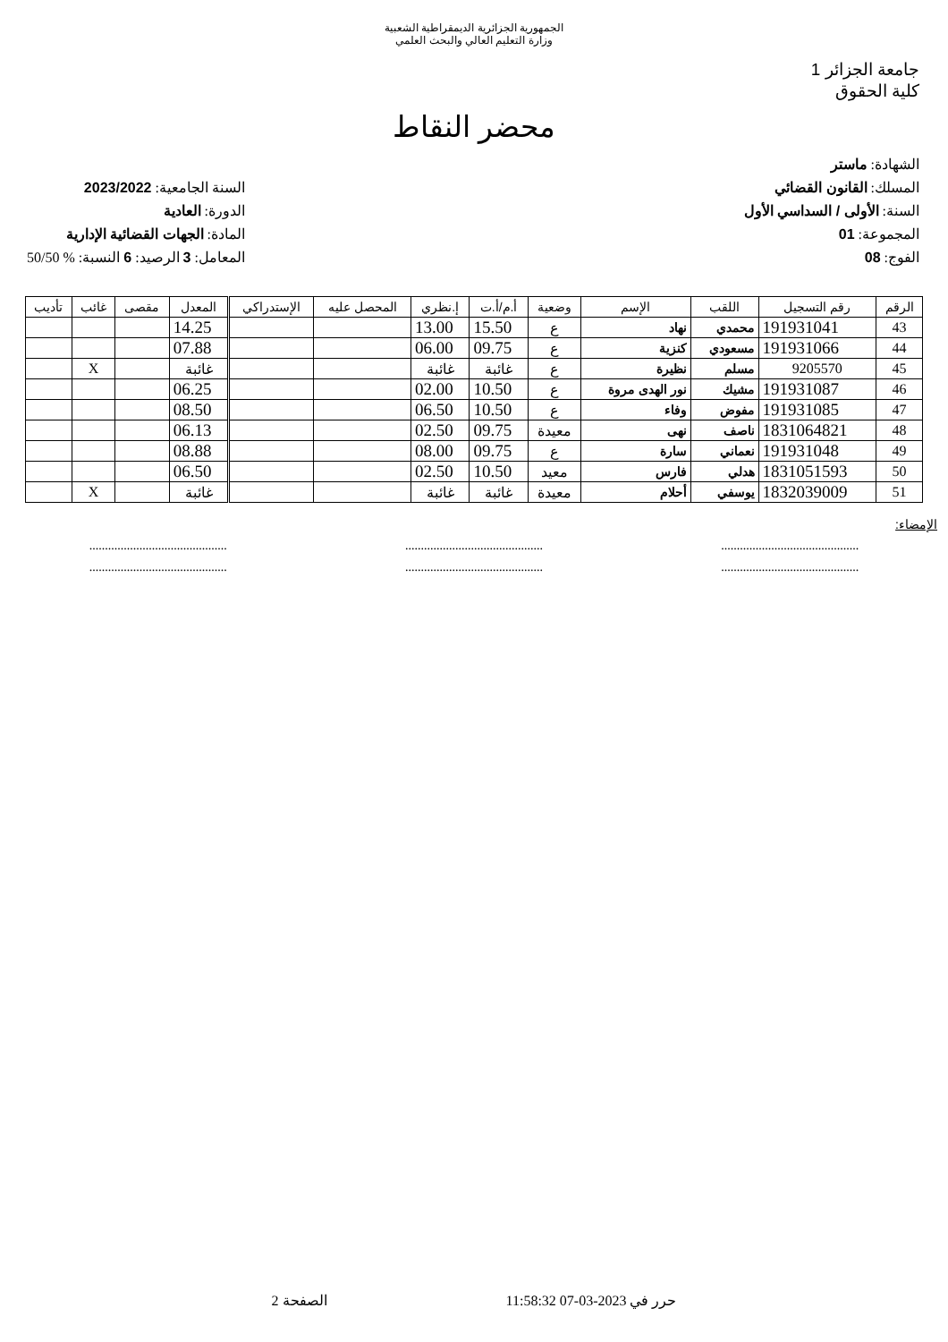الجمهورية الجزائرية الديمقراطية الشعبية
وزارة التعليم العالي والبحث العلمي
جامعة الجزائر 1
كلية الحقوق
محضر النقاط
الشهادة: ماستر
المسلك: القانون القضائي
السنة: الأولى / السداسي الأول
المجموعة: 01
الفوج: 08
السنة الجامعية: 2023/2022
الدورة: العادية
المادة: الجهات القضائية الإدارية
المعامل: 3 الرصيد: 6 النسبة: % 50/50
| الرقم | رقم التسجيل | اللقب | الإسم | وضعية | أ.م/أ.ت | إ.نظري | المحصل عليه | الإستدراكي | المعدل | مقصى | غائب | تأديب |
| --- | --- | --- | --- | --- | --- | --- | --- | --- | --- | --- | --- | --- |
| 43 | 191931041 | محمدي | نهاد | ع | 15.50 | 13.00 | | | 14.25 | | | |
| 44 | 191931066 | مسعودي | كنزية | ع | 09.75 | 06.00 | | | 07.88 | | | |
| 45 | 9205570 | مسلم | نظيرة | ع | غائبة | غائبة | | | غائبة | | X | |
| 46 | 191931087 | مشيك | نور الهدى مروة | ع | 10.50 | 02.00 | | | 06.25 | | | |
| 47 | 191931085 | مفوض | وفاء | ع | 10.50 | 06.50 | | | 08.50 | | | |
| 48 | 1831064821 | ناصف | نهى | معيدة | 09.75 | 02.50 | | | 06.13 | | | |
| 49 | 191931048 | نعماني | سارة | ع | 09.75 | 08.00 | | | 08.88 | | | |
| 50 | 1831051593 | هدلي | فارس | معيد | 10.50 | 02.50 | | | 06.50 | | | |
| 51 | 1832039009 | يوسفي | أحلام | معيدة | غائبة | غائبة | | | غائبة | | X | |
الإمضاء:
............................................ ............................................ ............................................
............................................ ............................................ ............................................
حرر في 2023-03-07 11:58:32 الصفحة 2